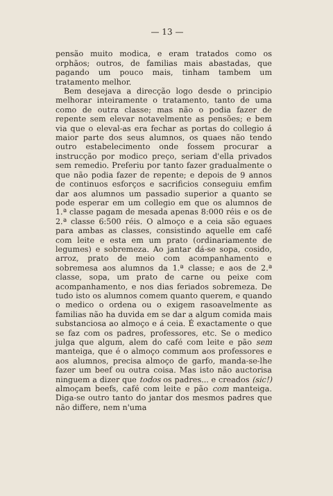— 13 —
pensão muito modica, e eram tratados como os orphãos; outros, de familias mais abastadas, que pagando um pouco mais, tinham tambem um tratamento melhor.
Bem desejava a direcção logo desde o principio melhorar inteiramente o tratamento, tanto de uma como de outra classe; mas não o podia fazer de repente sem elevar notavelmente as pensões; e bem via que o eleval-as era fechar as portas do collegio á maior parte dos seus alumnos, os quaes não tendo outro estabelecimento onde fossem procurar a instrucção por modico preço, seriam d'ella privados sem remedio. Preferiu por tanto fazer gradualmente o que não podia fazer de repente; e depois de 9 annos de continuos esforços e sacrificios conseguiu emfim dar aos alumnos um passadio superior a quanto se pode esperar em um collegio em que os alumnos de 1.ª classe pagam de mesada apenas 8:000 réis e os de 2.ª classe 6:500 réis. O almoço e a ceia são eguaes para ambas as classes, consistindo aquelle em café com leite e esta em um prato (ordinariamente de legumes) e sobremeza. Ao jantar dá-se sopa, cosido, arroz, prato de meio com acompanhamento e sobremesa aos alumnos da 1.ª classe; e aos de 2.ª classe, sopa, um prato de carne ou peixe com acompanhamento, e nos dias feriados sobremeza. De tudo isto os alumnos comem quanto querem, e quando o medico o ordena ou o exigem rasoavelmente as familias não ha duvida em se dar a algum comida mais substanciosa ao almoço e á ceia. É exactamente o que se faz com os padres, professores, etc. Se o medico julga que algum, alem do café com leite e pão sem manteiga, que é o almoço commum aos professores e aos alumnos, precisa almoço de garfo, manda-se-lhe fazer um beef ou outra coisa. Mas isto não auctorisa ninguem a dizer que todos os padres... e creados (sic!) almoçam beefs, café com leite e pão com manteiga. Diga-se outro tanto do jantar dos mesmos padres que não differe, nem n'uma